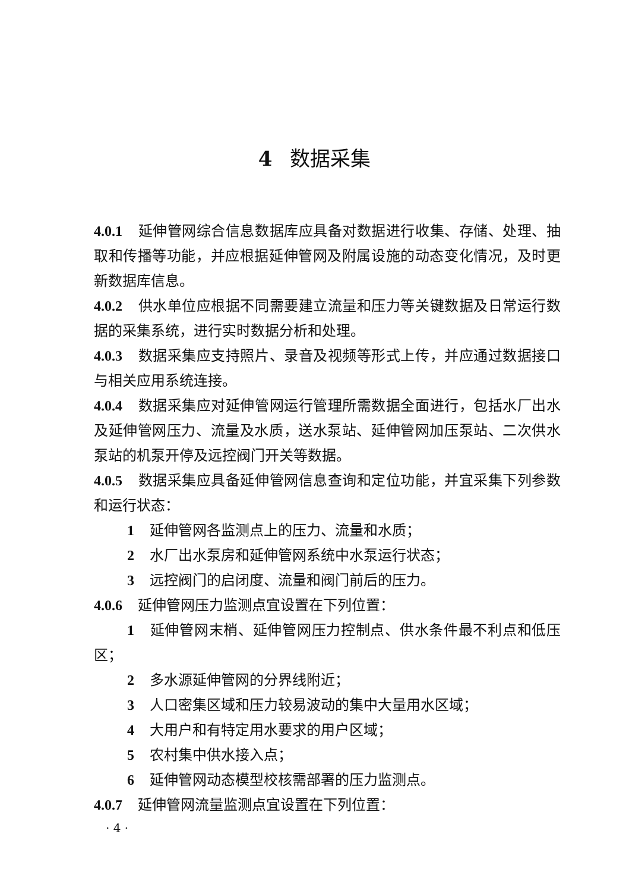4 数据采集
4.0.1 延伸管网综合信息数据库应具备对数据进行收集、存储、处理、抽取和传播等功能，并应根据延伸管网及附属设施的动态变化情况，及时更新数据库信息。
4.0.2 供水单位应根据不同需要建立流量和压力等关键数据及日常运行数据的采集系统，进行实时数据分析和处理。
4.0.3 数据采集应支持照片、录音及视频等形式上传，并应通过数据接口与相关应用系统连接。
4.0.4 数据采集应对延伸管网运行管理所需数据全面进行，包括水厂出水及延伸管网压力、流量及水质，送水泵站、延伸管网加压泵站、二次供水泵站的机泵开停及远控阀门开关等数据。
4.0.5 数据采集应具备延伸管网信息查询和定位功能，并宜采集下列参数和运行状态：
1 延伸管网各监测点上的压力、流量和水质；
2 水厂出水泵房和延伸管网系统中水泵运行状态；
3 远控阀门的启闭度、流量和阀门前后的压力。
4.0.6 延伸管网压力监测点宜设置在下列位置：
1 延伸管网末梢、延伸管网压力控制点、供水条件最不利点和低压区；
2 多水源延伸管网的分界线附近；
3 人口密集区域和压力较易波动的集中大量用水区域；
4 大用户和有特定用水要求的用户区域；
5 农村集中供水接入点；
6 延伸管网动态模型校核需部署的压力监测点。
4.0.7 延伸管网流量监测点宜设置在下列位置：
· 4 ·